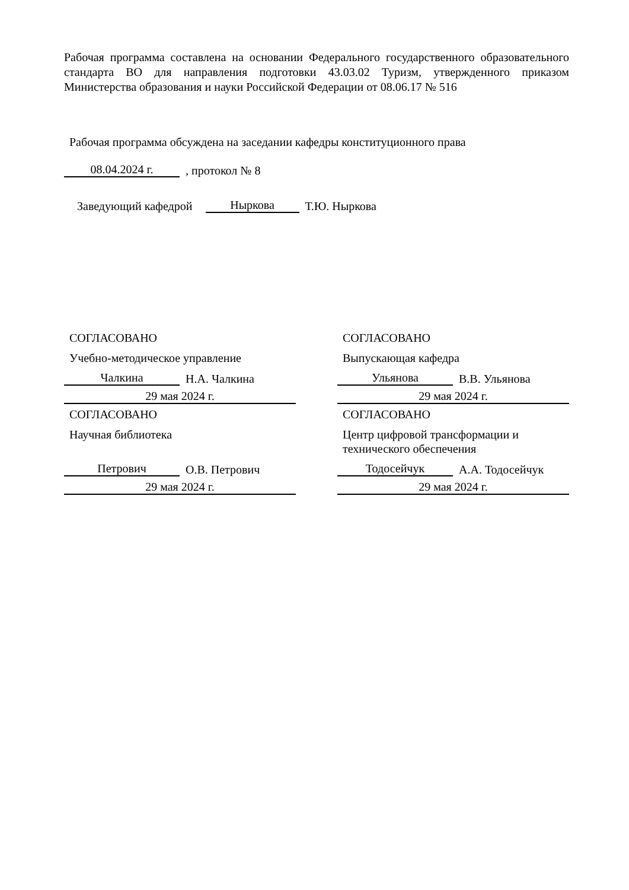Рабочая программа составлена на основании Федерального государственного образовательного стандарта ВО для направления подготовки 43.03.02 Туризм, утвержденного приказом Министерства образования и науки Российской Федерации от 08.06.17 № 516
Рабочая программа обсуждена на заседании кафедры конституционного права
08.04.2024 г., протокол № 8
Заведующий кафедрой Ныркова Т.Ю. Ныркова
СОГЛАСОВАНО
Учебно-методическое управление
Чалкина Н.А. Чалкина
29 мая 2024 г.
СОГЛАСОВАНО
Выпускающая кафедра
Ульянова В.В. Ульянова
29 мая 2024 г.
СОГЛАСОВАНО
Научная библиотека
Петрович О.В. Петрович
29 мая 2024 г.
СОГЛАСОВАНО
Центр цифровой трансформации и технического обеспечения
Тодосейчук А.А. Тодосейчук
29 мая 2024 г.